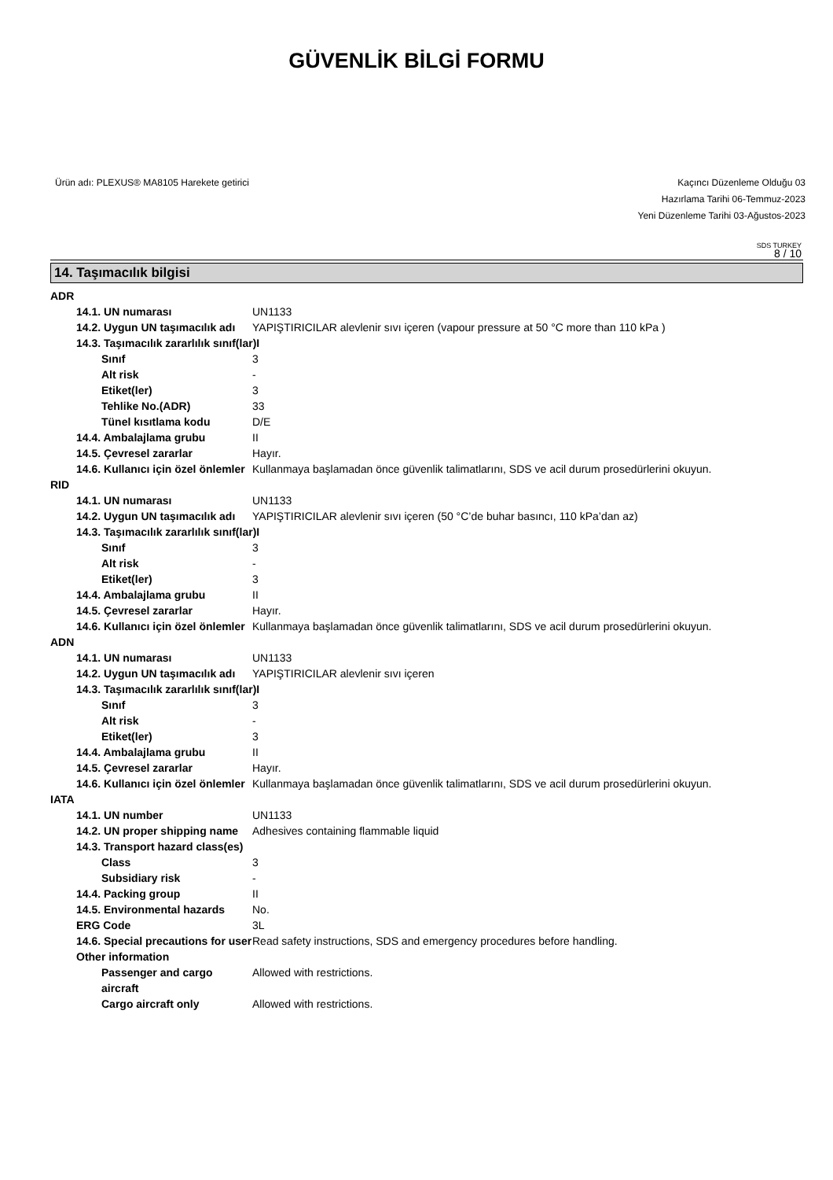GÜVENLİK BİLGİ FORMU
Ürün adı: PLEXUS® MA8105 Harekete getirici
Kaçıncı Düzenleme Olduğu 03
Hazırlama Tarihi 06-Temmuz-2023
Yeni Düzenleme Tarihi 03-Ağustos-2023
SDS TURKEY
8 / 10
14. Taşımacılık bilgisi
ADR
14.1. UN numarası UN1133
14.2. Uygun UN taşımacılık adı
YAPIŞTIRICILAR alevlenir sıvı içeren (vapour pressure at 50 °C more than 110 kPa )
14.3. Taşımacılık zararlılık sınıf(lar)I
Sınıf 3
Alt risk -
Etiket(ler) 3
Tehlike No.(ADR) 33
Tünel kısıtlama kodu D/E
14.4. Ambalajlama grubu II
14.5. Çevresel zararlar Hayır.
14.6. Kullanıcı için özel önlemler
Kullanmaya başlamadan önce güvenlik talimatlarını, SDS ve acil durum prosedürlerini okuyun.
RID
14.1. UN numarası UN1133
14.2. Uygun UN taşımacılık adı
YAPIŞTIRICILAR alevlenir sıvı içeren (50 °C’de buhar basıncı, 110 kPa’dan az)
14.3. Taşımacılık zararlılık sınıf(lar)I
Sınıf 3
Alt risk -
Etiket(ler) 3
14.4. Ambalajlama grubu II
14.5. Çevresel zararlar Hayır.
14.6. Kullanıcı için özel önlemler
Kullanmaya başlamadan önce güvenlik talimatlarını, SDS ve acil durum prosedürlerini okuyun.
ADN
14.1. UN numarası UN1133
14.2. Uygun UN taşımacılık adı
YAPIŞTIRICILAR alevlenir sıvı içeren
14.3. Taşımacılık zararlılık sınıf(lar)I
Sınıf 3
Alt risk -
Etiket(ler) 3
14.4. Ambalajlama grubu II
14.5. Çevresel zararlar Hayır.
14.6. Kullanıcı için özel önlemler
Kullanmaya başlamadan önce güvenlik talimatlarını, SDS ve acil durum prosedürlerini okuyun.
IATA
14.1. UN number UN1133
14.2. UN proper shipping name
Adhesives containing flammable liquid
14.3. Transport hazard class(es)
Class 3
Subsidiary risk -
14.4. Packing group II
14.5. Environmental hazards
No.
ERG Code 3L
14.6. Special precautions for user
Read safety instructions, SDS and emergency procedures before handling.
Other information
Passenger and cargo aircraft
Allowed with restrictions.
Cargo aircraft only Allowed with restrictions.